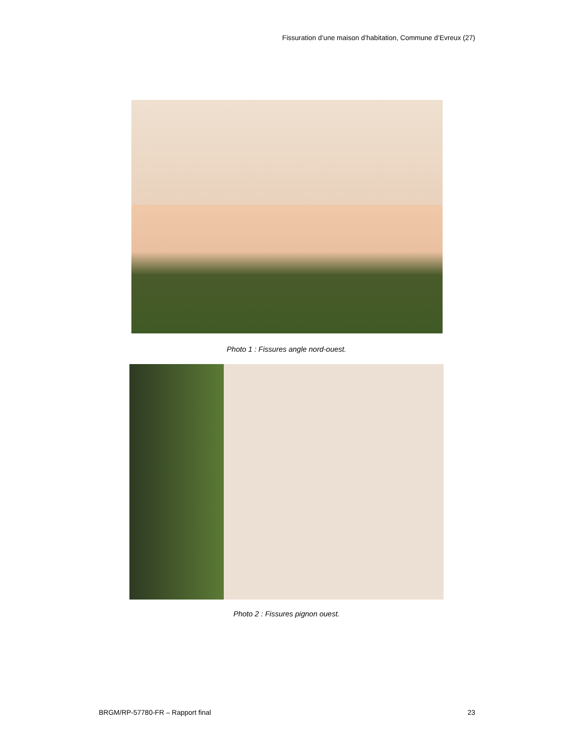Fissuration d’une maison d’habitation, Commune d’Evreux (27)
Photo 1 : Fissures angle nord-ouest.
Photo 2 : Fissures pignon ouest.
BRGM/RP-57780-FR – Rapport final
23